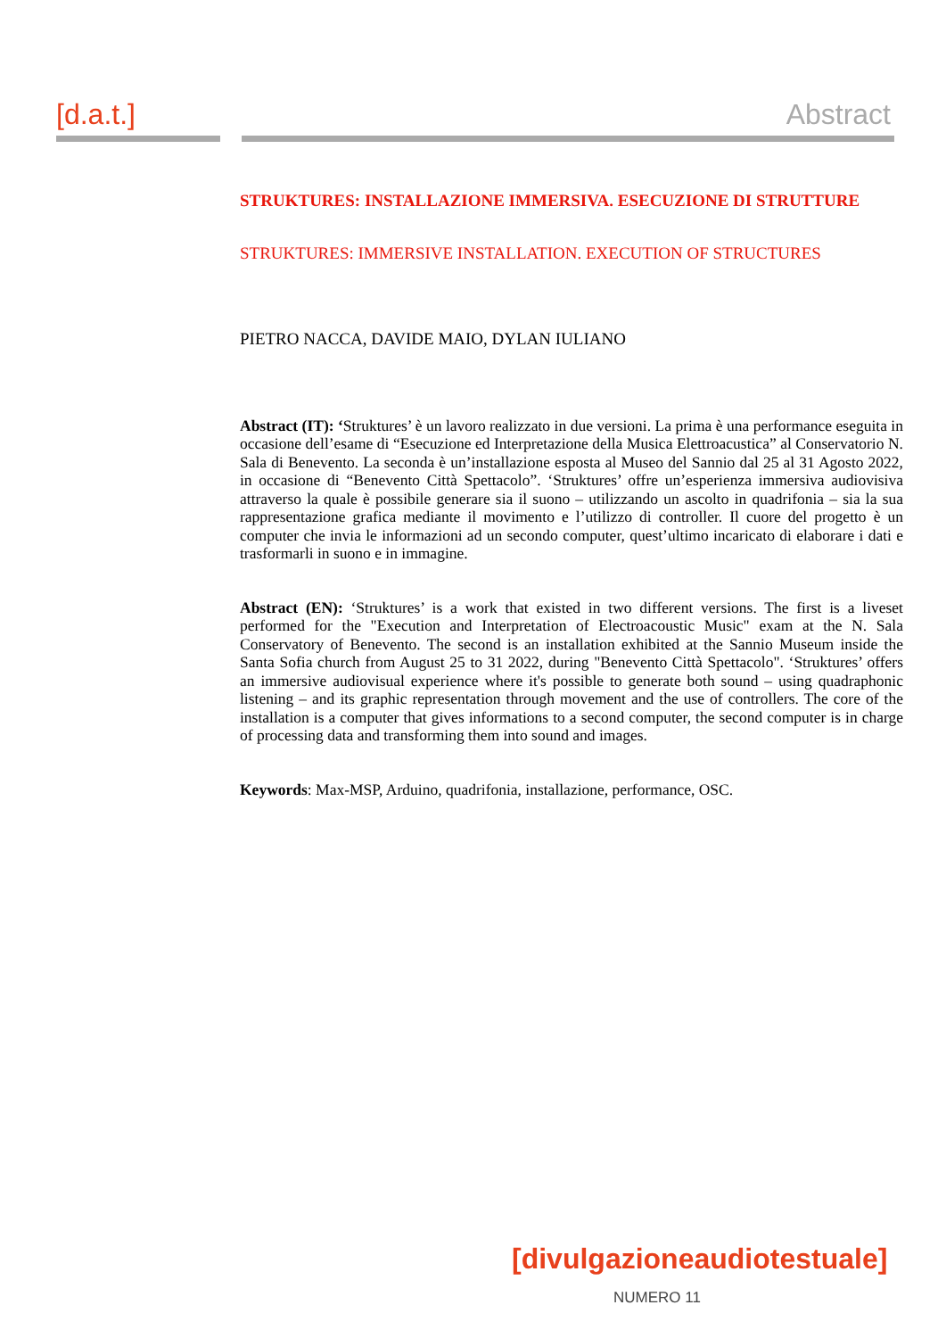[d.a.t.] Abstract
STRUKTURES: INSTALLAZIONE IMMERSIVA. ESECUZIONE DI STRUTTURE
STRUKTURES: IMMERSIVE INSTALLATION. EXECUTION OF STRUCTURES
PIETRO NACCA, DAVIDE MAIO, DYLAN IULIANO
Abstract (IT): ‘Struktures’ è un lavoro realizzato in due versioni. La prima è una performance eseguita in occasione dell’esame di “Esecuzione ed Interpretazione della Musica Elettroacustica” al Conservatorio N. Sala di Benevento. La seconda è un’installazione esposta al Museo del Sannio dal 25 al 31 Agosto 2022, in occasione di “Benevento Città Spettacolo”. ‘Struktures’ offre un’esperienza immersiva audiovisiva attraverso la quale è possibile generare sia il suono – utilizzando un ascolto in quadrifonia – sia la sua rappresentazione grafica mediante il movimento e l’utilizzo di controller. Il cuore del progetto è un computer che invia le informazioni ad un secondo computer, quest’ultimo incaricato di elaborare i dati e trasformarli in suono e in immagine.
Abstract (EN): ‘Struktures’ is a work that existed in two different versions. The first is a liveset performed for the "Execution and Interpretation of Electroacoustic Music" exam at the N. Sala Conservatory of Benevento. The second is an installation exhibited at the Sannio Museum inside the Santa Sofia church from August 25 to 31 2022, during "Benevento Città Spettacolo". ‘Struktures’ offers an immersive audiovisual experience where it's possible to generate both sound – using quadraphonic listening – and its graphic representation through movement and the use of controllers. The core of the installation is a computer that gives informations to a second computer, the second computer is in charge of processing data and transforming them into sound and images.
Keywords: Max-MSP, Arduino, quadrifonia, installazione, performance, OSC.
[divulgazioneaudiotestuale]
NUMERO 11